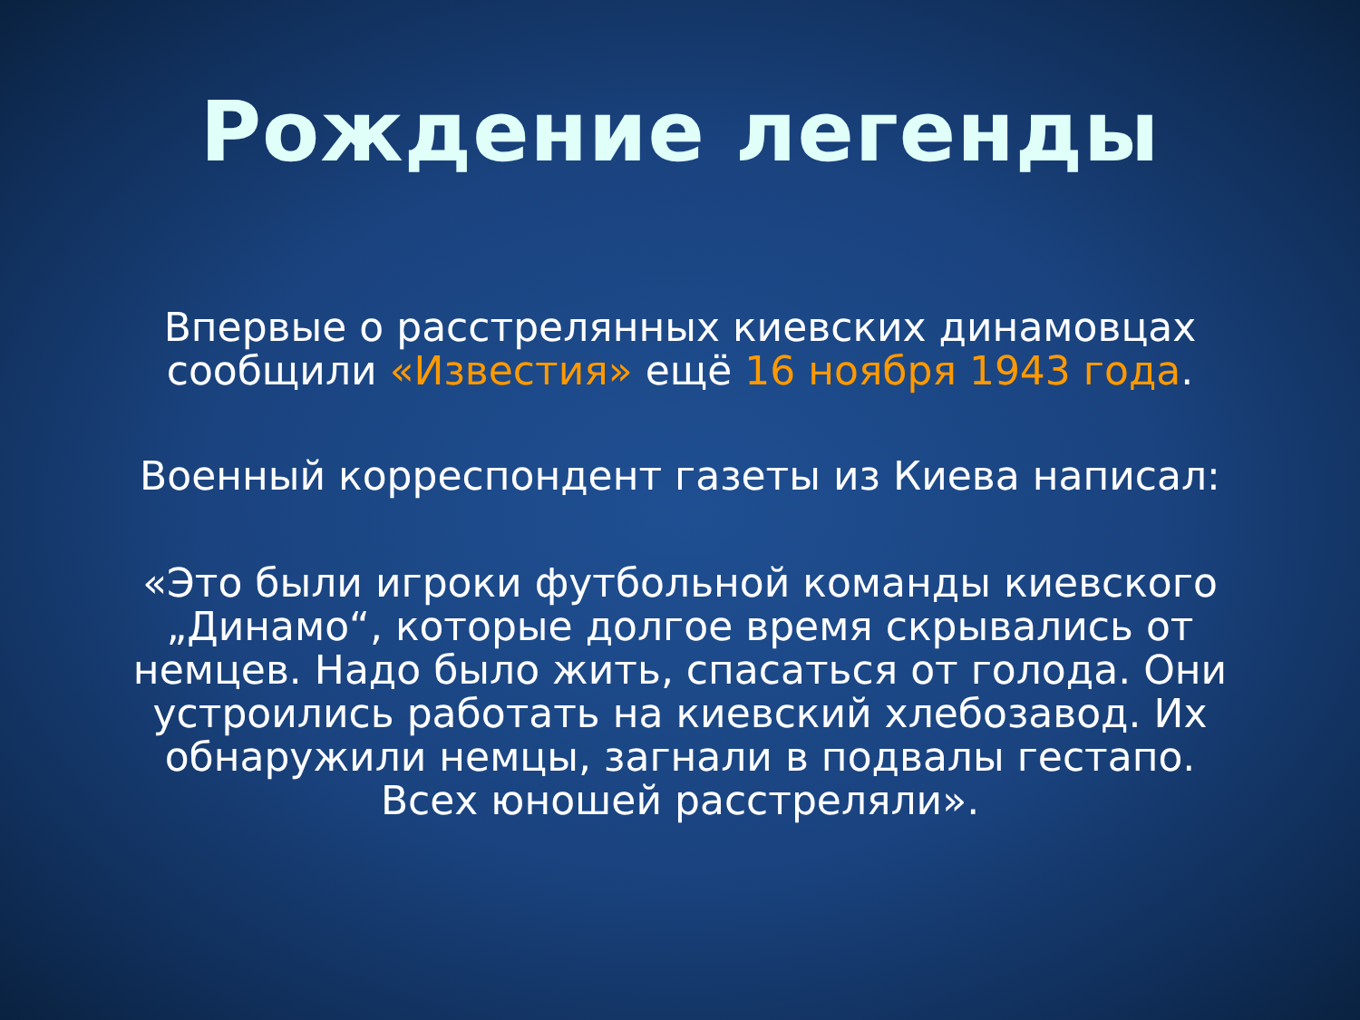Рождение легенды
Впервые о расстрелянных киевских динамовцах сообщили «Известия» ещё 16 ноября 1943 года.
Военный корреспондент газеты из Киева написал:
«Это были игроки футбольной команды киевского „Динамо“, которые долгое время скрывались от немцев. Надо было жить, спасаться от голода. Они устроились работать на киевский хлебозавод. Их обнаружили немцы, загнали в подвалы гестапо. Всех юношей расстреляли».